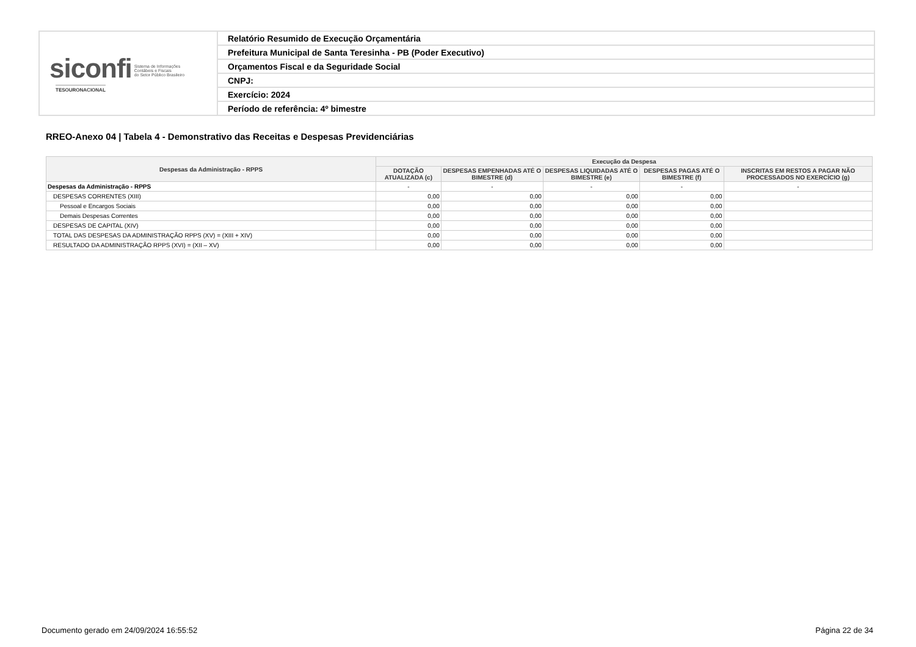| siconfi Sistema de Informações Contábeis e Fiscais do Setor Público Brasileiro TESOURONACIONAL | Relatório Resumido de Execução Orçamentária |
| | Prefeitura Municipal de Santa Teresinha - PB (Poder Executivo) |
| | Orçamentos Fiscal e da Seguridade Social |
| | CNPJ: |
| | Exercício: 2024 |
| | Período de referência: 4º bimestre |
RREO-Anexo 04 | Tabela 4 - Demonstrativo das Receitas e Despesas Previdenciárias
| Despesas da Administração - RPPS | Execução da Despesa | | | | |
| --- | --- | --- | --- | --- | --- |
| | DOTAÇÃO ATUALIZADA (c) | DESPESAS EMPENHADAS ATÉ O BIMESTRE (d) | DESPESAS LIQUIDADAS ATÉ O BIMESTRE (e) | DESPESAS PAGAS ATÉ O BIMESTRE (f) | INSCRITAS EM RESTOS A PAGAR NÃO PROCESSADOS NO EXERCÍCIO (g) |
| Despesas da Administração - RPPS | - | - | - | - | - |
| DESPESAS CORRENTES (XIII) | 0,00 | 0,00 | 0,00 | 0,00 | |
| Pessoal e Encargos Sociais | 0,00 | 0,00 | 0,00 | 0,00 | |
| Demais Despesas Correntes | 0,00 | 0,00 | 0,00 | 0,00 | |
| DESPESAS DE CAPITAL (XIV) | 0,00 | 0,00 | 0,00 | 0,00 | |
| TOTAL DAS DESPESAS DA ADMINISTRAÇÃO RPPS (XV) = (XIII + XIV) | 0,00 | 0,00 | 0,00 | 0,00 | |
| RESULTADO DA ADMINISTRAÇÃO RPPS (XVI) = (XII – XV) | 0,00 | 0,00 | 0,00 | 0,00 | |
Documento gerado em 24/09/2024 16:55:52 Página 22 de 34